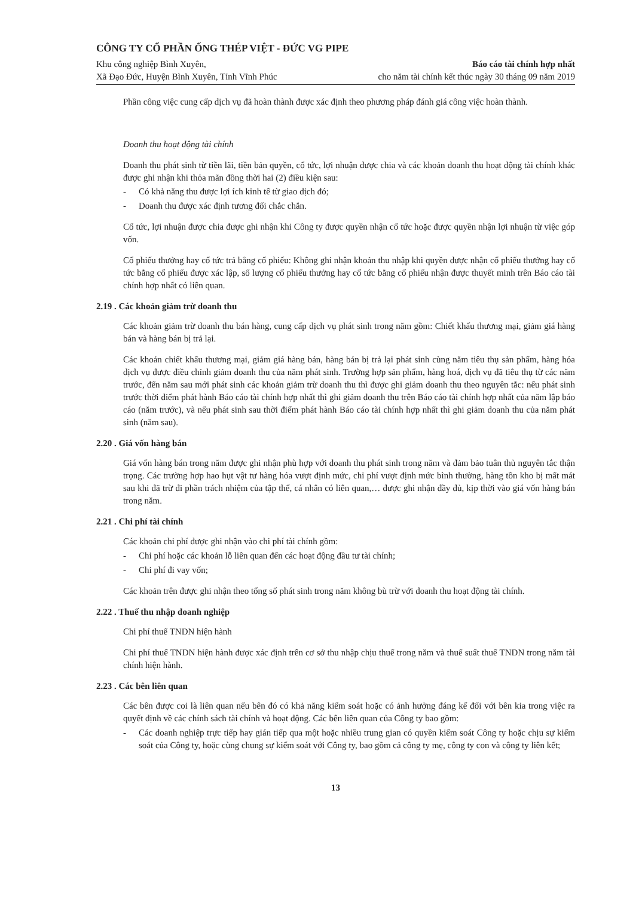CÔNG TY CỔ PHẦN ỐNG THÉP VIỆT - ĐỨC VG PIPE
Khu công nghiệp Bình Xuyên,
Xã Đạo Đức, Huyện Bình Xuyên, Tỉnh Vĩnh Phúc
Báo cáo tài chính hợp nhất
cho năm tài chính kết thúc ngày 30 tháng 09 năm 2019
Phần công việc cung cấp dịch vụ đã hoàn thành được xác định theo phương pháp đánh giá công việc hoàn thành.
Doanh thu hoạt động tài chính
Doanh thu phát sinh từ tiền lãi, tiền bản quyền, cổ tức, lợi nhuận được chia và các khoản doanh thu hoạt động tài chính khác được ghi nhận khi thỏa mãn đồng thời hai (2) điều kiện sau:
- Có khả năng thu được lợi ích kinh tế từ giao dịch đó;
- Doanh thu được xác định tương đối chắc chắn.
Cổ tức, lợi nhuận được chia được ghi nhận khi Công ty được quyền nhận cổ tức hoặc được quyền nhận lợi nhuận từ việc góp vốn.
Cổ phiếu thưởng hay cổ tức trả bằng cổ phiếu: Không ghi nhận khoản thu nhập khi quyền được nhận cổ phiếu thưởng hay cổ tức bằng cổ phiếu được xác lập, số lượng cổ phiếu thưởng hay cổ tức bằng cổ phiếu nhận được thuyết minh trên Báo cáo tài chính hợp nhất có liên quan.
2.19 . Các khoản giảm trừ doanh thu
Các khoản giảm trừ doanh thu bán hàng, cung cấp dịch vụ phát sinh trong năm gồm: Chiết khấu thương mại, giảm giá hàng bán và hàng bán bị trả lại.
Các khoản chiết khấu thương mại, giảm giá hàng bán, hàng bán bị trả lại phát sinh cùng năm tiêu thụ sản phẩm, hàng hóa dịch vụ được điều chỉnh giảm doanh thu của năm phát sinh. Trường hợp sản phẩm, hàng hoá, dịch vụ đã tiêu thụ từ các năm trước, đến năm sau mới phát sinh các khoản giảm trừ doanh thu thì được ghi giảm doanh thu theo nguyên tắc: nếu phát sinh trước thời điểm phát hành Báo cáo tài chính hợp nhất thì ghi giảm doanh thu trên Báo cáo tài chính hợp nhất của năm lập báo cáo (năm trước), và nếu phát sinh sau thời điểm phát hành Báo cáo tài chính hợp nhất thì ghi giảm doanh thu của năm phát sinh (năm sau).
2.20 . Giá vốn hàng bán
Giá vốn hàng bán trong năm được ghi nhận phù hợp với doanh thu phát sinh trong năm và đảm bảo tuân thủ nguyên tắc thận trọng. Các trường hợp hao hụt vật tư hàng hóa vượt định mức, chi phí vượt định mức bình thường, hàng tồn kho bị mất mát sau khi đã trừ đi phần trách nhiệm của tập thể, cá nhân có liên quan,… được ghi nhận đầy đủ, kịp thời vào giá vốn hàng bán trong năm.
2.21 . Chi phí tài chính
Các khoản chi phí được ghi nhận vào chi phí tài chính gồm:
- Chi phí hoặc các khoản lỗ liên quan đến các hoạt động đầu tư tài chính;
- Chi phí đi vay vốn;
Các khoản trên được ghi nhận theo tổng số phát sinh trong năm không bù trừ với doanh thu hoạt động tài chính.
2.22 . Thuế thu nhập doanh nghiệp
Chi phí thuế TNDN hiện hành
Chi phí thuế TNDN hiện hành được xác định trên cơ sở thu nhập chịu thuế trong năm và thuế suất thuế TNDN trong năm tài chính hiện hành.
2.23 . Các bên liên quan
Các bên được coi là liên quan nếu bên đó có khả năng kiểm soát hoặc có ảnh hưởng đáng kể đối với bên kia trong việc ra quyết định về các chính sách tài chính và hoạt động. Các bên liên quan của Công ty bao gồm:
- Các doanh nghiệp trực tiếp hay gián tiếp qua một hoặc nhiều trung gian có quyền kiểm soát Công ty hoặc chịu sự kiểm soát của Công ty, hoặc cùng chung sự kiểm soát với Công ty, bao gồm cả công ty mẹ, công ty con và công ty liên kết;
13